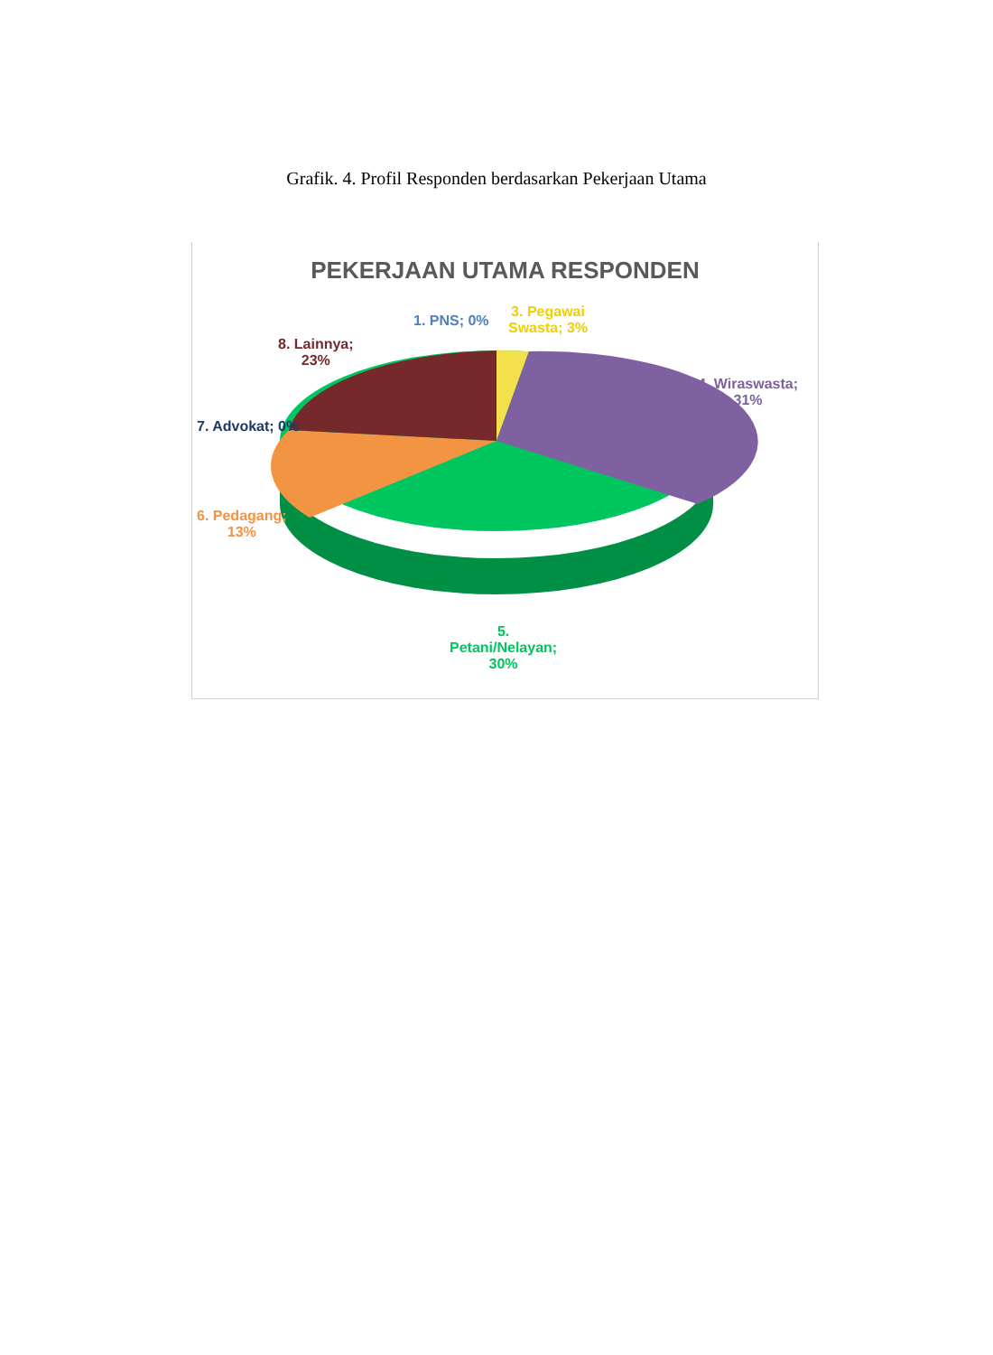Grafik. 4. Profil Responden berdasarkan Pekerjaan Utama
PEKERJAAN UTAMA RESPONDEN
1. PNS; 0%
3. Pegawai
Swasta; 3%
8. Lainnya;
23%
4. Wiraswasta;
31%
7. Advokat; 0%
6. Pedagang;
13%
5.
Petani/Nelayan;
30%